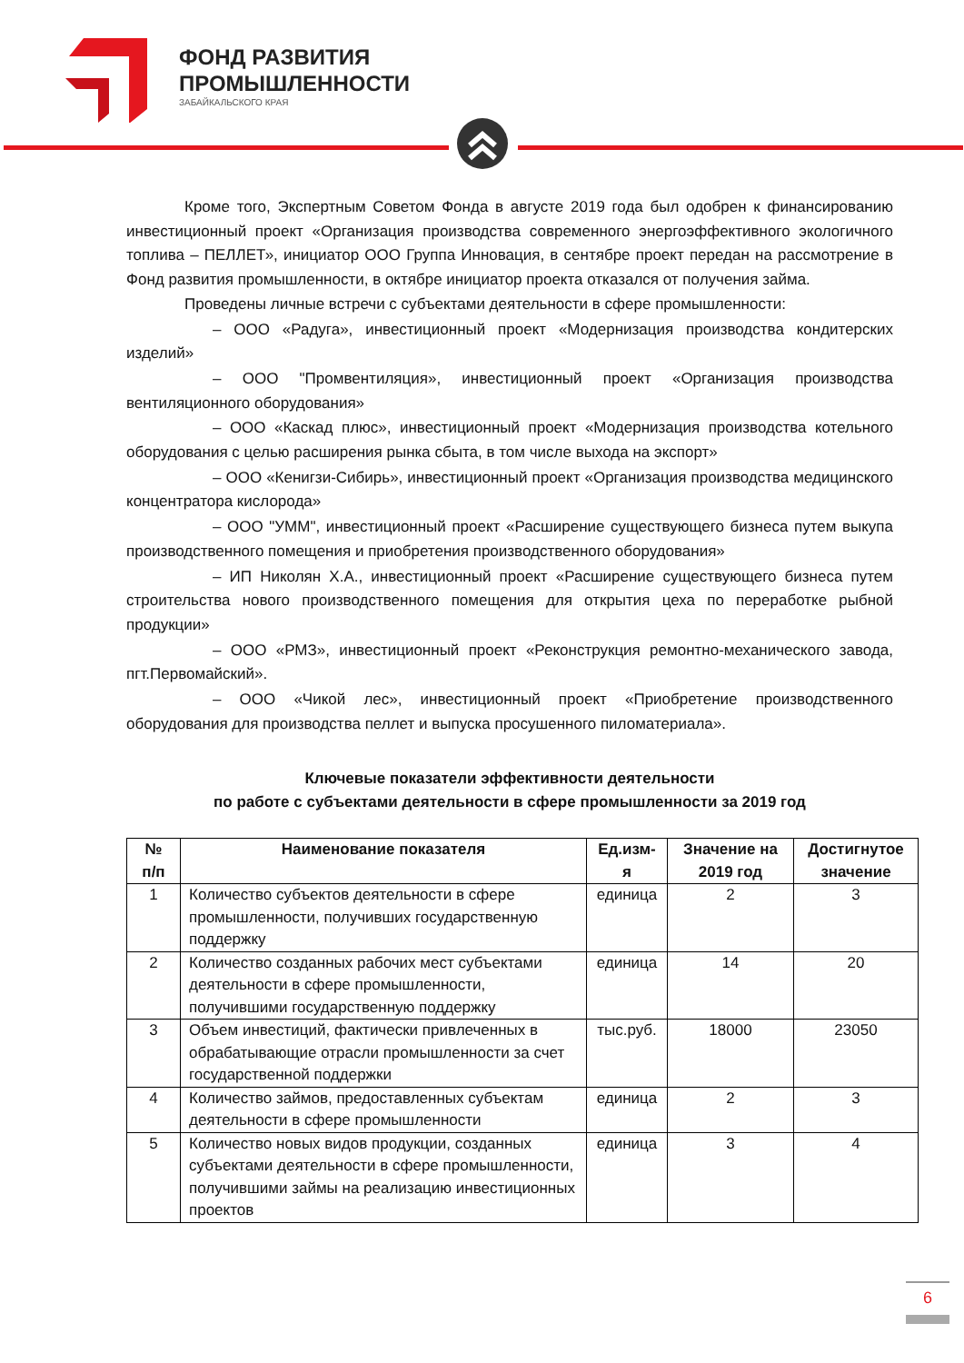ФОНД РАЗВИТИЯ
ПРОМЫШЛЕННОСТИ
ЗАБАЙКАЛЬСКОГО КРАЯ
Кроме того, Экспертным Советом Фонда в августе 2019 года был одобрен к финансированию инвестиционный проект «Организация производства современного энергоэффективного экологичного топлива – ПЕЛЛЕТ», инициатор ООО Группа Инновация, в сентябре проект передан на рассмотрение в Фонд развития промышленности, в октябре инициатор проекта отказался от получения займа.
Проведены личные встречи с субъектами деятельности в сфере промышленности:
– ООО «Радуга», инвестиционный проект «Модернизация производства кондитерских изделий»
– ООО "Промвентиляция», инвестиционный проект «Организация производства вентиляционного оборудования»
– ООО «Каскад плюс», инвестиционный проект «Модернизация производства котельного оборудования с целью расширения рынка сбыта, в том числе выхода на экспорт»
– ООО «Кенигзи-Сибирь», инвестиционный проект «Организация производства медицинского концентратора кислорода»
– ООО "УММ", инвестиционный проект «Расширение существующего бизнеса путем выкупа производственного помещения и приобретения производственного оборудования»
– ИП Николян Х.А., инвестиционный проект «Расширение существующего бизнеса путем строительства нового производственного помещения для открытия цеха по переработке рыбной продукции»
– ООО «РМЗ», инвестиционный проект «Реконструкция ремонтно-механического завода, пгт.Первомайский».
– ООО «Чикой лес», инвестиционный проект «Приобретение производственного оборудования для производства пеллет и выпуска просушенного пиломатериала».
Ключевые показатели эффективности деятельности
по работе с субъектами деятельности в сфере промышленности за 2019 год
| № п/п | Наименование показателя | Ед.изм-я | Значение на 2019 год | Достигнутое значение |
| --- | --- | --- | --- | --- |
| 1 | Количество субъектов деятельности в сфере промышленности, получивших государственную поддержку | единица | 2 | 3 |
| 2 | Количество созданных рабочих мест субъектами деятельности в сфере промышленности, получившими государственную поддержку | единица | 14 | 20 |
| 3 | Объем инвестиций, фактически привлеченных в обрабатывающие отрасли промышленности за счет государственной поддержки | тыс.руб. | 18000 | 23050 |
| 4 | Количество займов, предоставленных субъектам деятельности в сфере промышленности | единица | 2 | 3 |
| 5 | Количество новых видов продукции, созданных субъектами деятельности в сфере промышленности, получившими займы на реализацию инвестиционных проектов | единица | 3 | 4 |
6